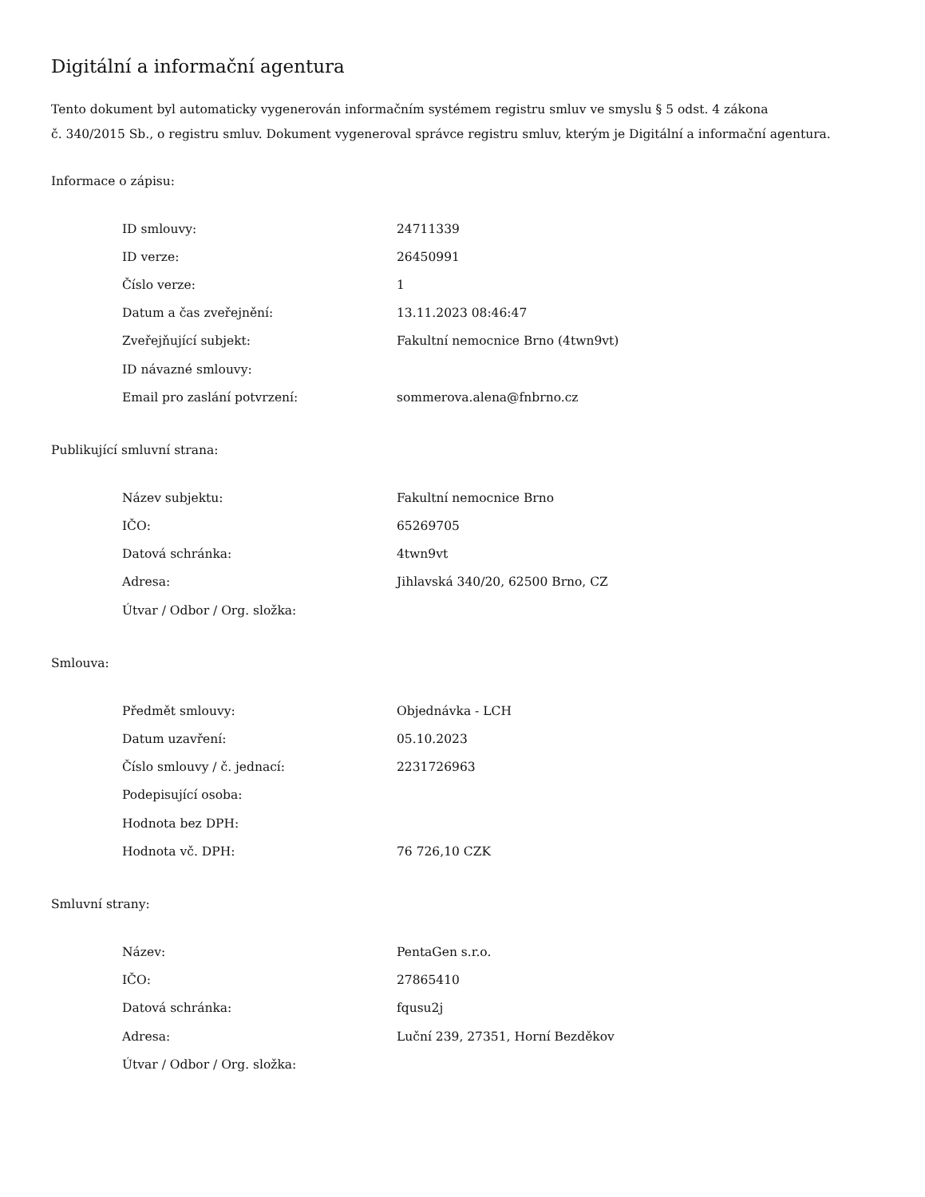Digitální a informační agentura
Tento dokument byl automaticky vygenerován informačním systémem registru smluv ve smyslu § 5 odst. 4 zákona
č. 340/2015 Sb., o registru smluv. Dokument vygeneroval správce registru smluv, kterým je Digitální a informační agentura.
Informace o zápisu:
| ID smlouvy: | 24711339 |
| ID verze: | 26450991 |
| Číslo verze: | 1 |
| Datum a čas zveřejnění: | 13.11.2023 08:46:47 |
| Zveřejňující subjekt: | Fakultní nemocnice Brno (4twn9vt) |
| ID návazné smlouvy: | |
| Email pro zaslání potvrzení: | sommerova.alena@fnbrno.cz |
Publikující smluvní strana:
| Název subjektu: | Fakultní nemocnice Brno |
| IČO: | 65269705 |
| Datová schránka: | 4twn9vt |
| Adresa: | Jihlavská 340/20, 62500 Brno, CZ |
| Útvar / Odbor / Org. složka: | |
Smlouva:
| Předmět smlouvy: | Objednávka - LCH |
| Datum uzavření: | 05.10.2023 |
| Číslo smlouvy / č. jednací: | 2231726963 |
| Podepisující osoba: | |
| Hodnota bez DPH: | |
| Hodnota vč. DPH: | 76 726,10 CZK |
Smluvní strany:
| Název: | PentaGen s.r.o. |
| IČO: | 27865410 |
| Datová schránka: | fqusu2j |
| Adresa: | Luční 239, 27351, Horní Bezděkov |
| Útvar / Odbor / Org. složka: | |